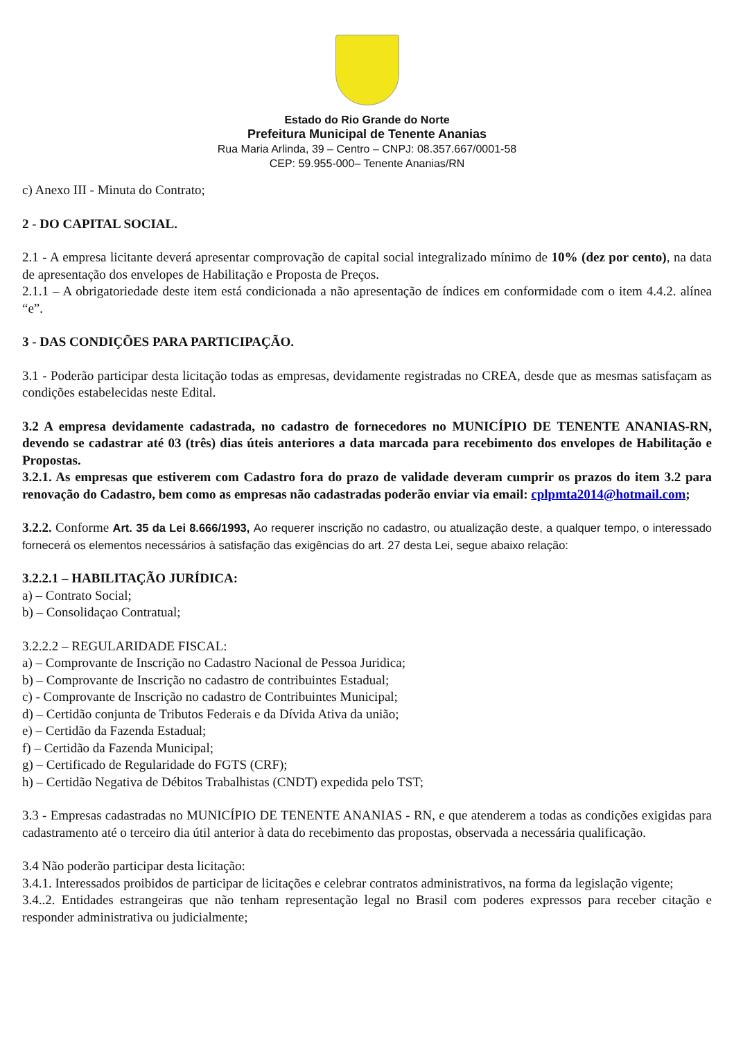Estado do Rio Grande do Norte
Prefeitura Municipal de Tenente Ananias
Rua Maria Arlinda, 39 – Centro – CNPJ: 08.357.667/0001-58
CEP: 59.955-000– Tenente Ananias/RN
c) Anexo III - Minuta do Contrato;
2 - DO CAPITAL SOCIAL.
2.1 - A empresa licitante deverá apresentar comprovação de capital social integralizado mínimo de 10% (dez por cento), na data de apresentação dos envelopes de Habilitação e Proposta de Preços.
2.1.1 – A obrigatoriedade deste item está condicionada a não apresentação de índices em conformidade com o item 4.4.2. alínea “e”.
3 - DAS CONDIÇÕES PARA PARTICIPAÇÃO.
3.1 - Poderão participar desta licitação todas as empresas, devidamente registradas no CREA, desde que as mesmas satisfaçam as condições estabelecidas neste Edital.
3.2 A empresa devidamente cadastrada, no cadastro de fornecedores no MUNICÍPIO DE TENENTE ANANIAS-RN, devendo se cadastrar até 03 (três) dias úteis anteriores a data marcada para recebimento dos envelopes de Habilitação e Propostas.
3.2.1. As empresas que estiverem com Cadastro fora do prazo de validade deveram cumprir os prazos do item 3.2 para renovação do Cadastro, bem como as empresas não cadastradas poderão enviar via email: cplpmta2014@hotmail.com;
3.2.2. Conforme Art. 35 da Lei 8.666/1993, Ao requerer inscrição no cadastro, ou atualização deste, a qualquer tempo, o interessado fornecerá os elementos necessários à satisfação das exigências do art. 27 desta Lei, segue abaixo relação:
3.2.2.1 – HABILITAÇÃO JURÍDICA:
a) – Contrato Social;
b) – Consolidaçao Contratual;
3.2.2.2 – REGULARIDADE FISCAL:
a) – Comprovante de Inscrição no Cadastro Nacional de Pessoa Juridica;
b) – Comprovante de Inscrição no cadastro de contribuintes Estadual;
c) - Comprovante de Inscrição no cadastro de Contribuintes Municipal;
d) – Certidão conjunta de Tributos Federais e da Dívida Ativa da união;
e) – Certidão da Fazenda Estadual;
f) – Certidão da Fazenda Municipal;
g) – Certificado de Regularidade do FGTS (CRF);
h) – Certidão Negativa de Débitos Trabalhistas (CNDT) expedida pelo TST;
3.3 - Empresas cadastradas no MUNICÍPIO DE TENENTE ANANIAS - RN, e que atenderem a todas as condições exigidas para cadastramento até o terceiro dia útil anterior à data do recebimento das propostas, observada a necessária qualificação.
3.4 Não poderão participar desta licitação:
3.4.1. Interessados proibidos de participar de licitações e celebrar contratos administrativos, na forma da legislação vigente;
3.4..2. Entidades estrangeiras que não tenham representação legal no Brasil com poderes expressos para receber citação e responder administrativa ou judicialmente;